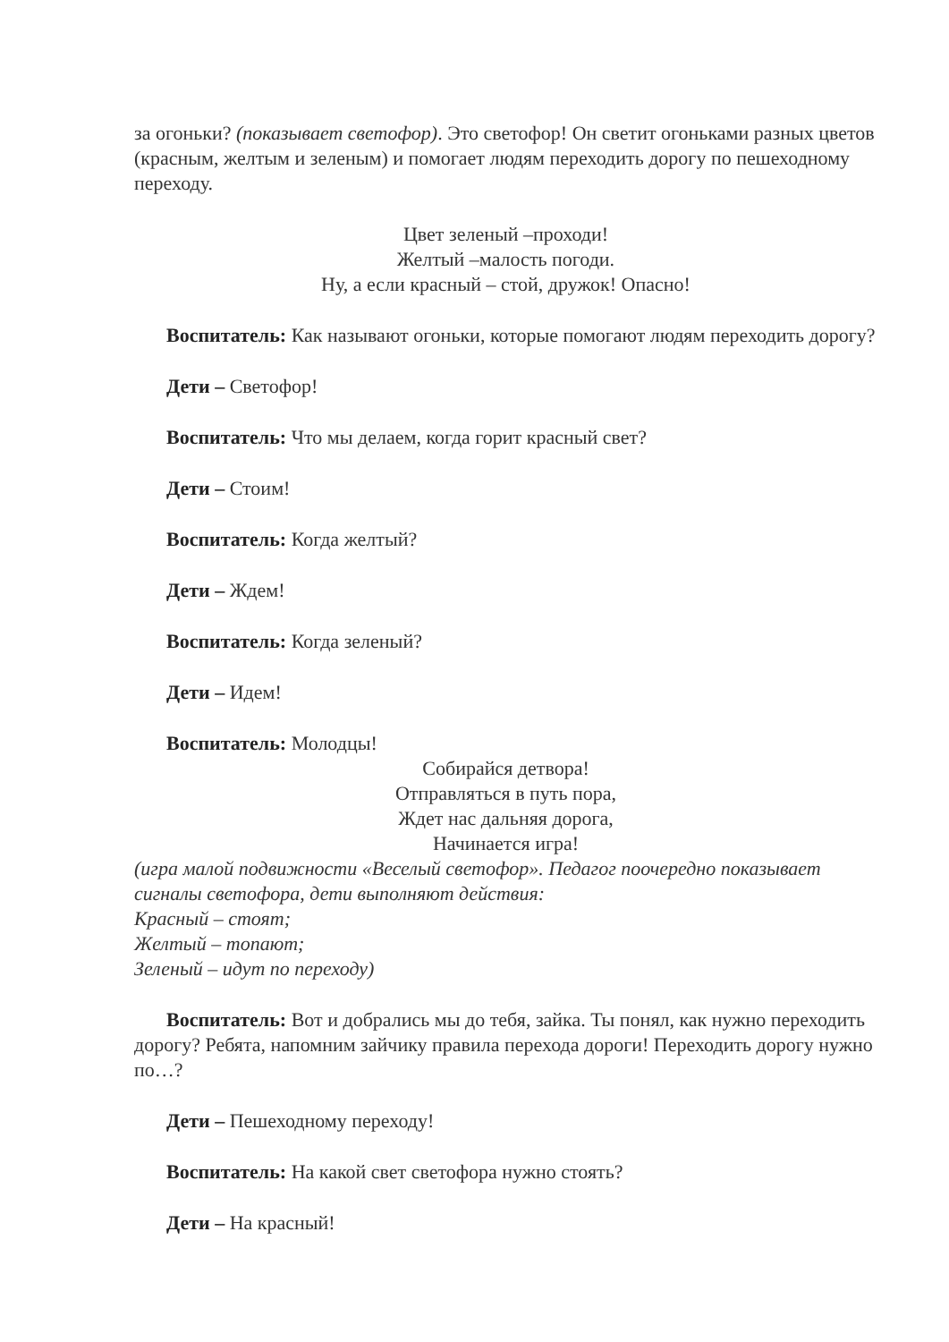за огоньки? (показывает светофор). Это светофор! Он светит огоньками разных цветов (красным, желтым и зеленым) и помогает людям переходить дорогу по пешеходному переходу.
Цвет зеленый –проходи!
Желтый –малость погоди.
Ну, а если красный – стой, дружок! Опасно!
Воспитатель: Как называют огоньки, которые помогают людям переходить дорогу?
Дети – Светофор!
Воспитатель: Что мы делаем, когда горит красный свет?
Дети – Стоим!
Воспитатель: Когда желтый?
Дети – Ждем!
Воспитатель: Когда зеленый?
Дети – Идем!
Воспитатель: Молодцы!
Собирайся детвора!
Отправляться в путь пора,
Ждет нас дальняя дорога,
Начинается игра!
(игра малой подвижности «Веселый светофор». Педагог поочередно показывает сигналы светофора, дети выполняют действия:
Красный – стоят;
Желтый – топают;
Зеленый – идут по переходу)
Воспитатель: Вот и добрались мы до тебя, зайка. Ты понял, как нужно переходить дорогу? Ребята, напомним зайчику правила перехода дороги! Переходить дорогу нужно по…?
Дети – Пешеходному переходу!
Воспитатель: На какой свет светофора нужно стоять?
Дети – На красный!